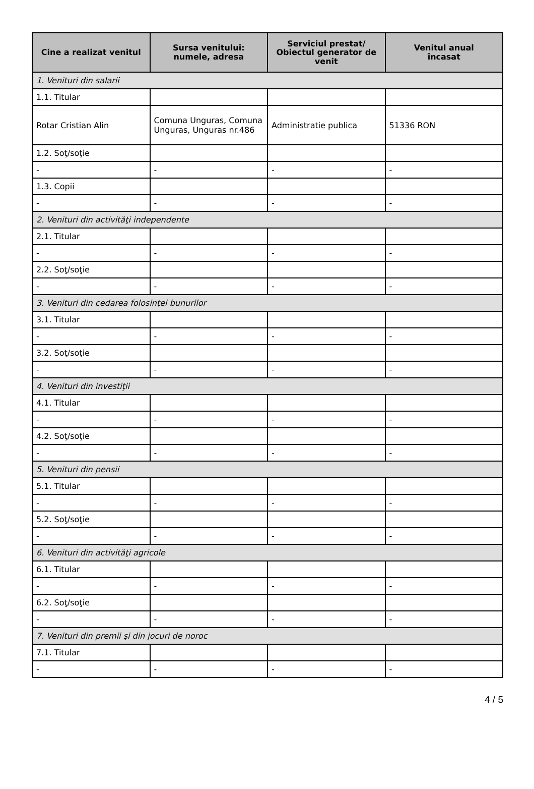| Cine a realizat venitul | Sursa venitului: numele, adresa | Serviciul prestat/ Obiectul generator de venit | Venitul anual încasat |
| --- | --- | --- | --- |
| 1. Venituri din salarii | | | |
| 1.1. Titular | | | |
| Rotar Cristian Alin | Comuna Unguras, Comuna Unguras, Unguras nr.486 | Administratie publica | 51336 RON |
| 1.2. Soţ/soţie | | | |
| - | - | - | - |
| 1.3. Copii | | | |
| - | - | - | - |
| 2. Venituri din activităţi independente | | | |
| 2.1. Titular | | | |
| - | - | - | - |
| 2.2. Soţ/soţie | | | |
| - | - | - | - |
| 3. Venituri din cedarea folosinţei bunurilor | | | |
| 3.1. Titular | | | |
| - | - | - | - |
| 3.2. Soţ/soţie | | | |
| - | - | - | - |
| 4. Venituri din investiţii | | | |
| 4.1. Titular | | | |
| - | - | - | - |
| 4.2. Soţ/soţie | | | |
| - | - | - | - |
| 5. Venituri din pensii | | | |
| 5.1. Titular | | | |
| - | - | - | - |
| 5.2. Soţ/soţie | | | |
| - | - | - | - |
| 6. Venituri din activităţi agricole | | | |
| 6.1. Titular | | | |
| - | - | - | - |
| 6.2. Soţ/soţie | | | |
| - | - | - | - |
| 7. Venituri din premii şi din jocuri de noroc | | | |
| 7.1. Titular | | | |
| - | - | - | - |
4 / 5